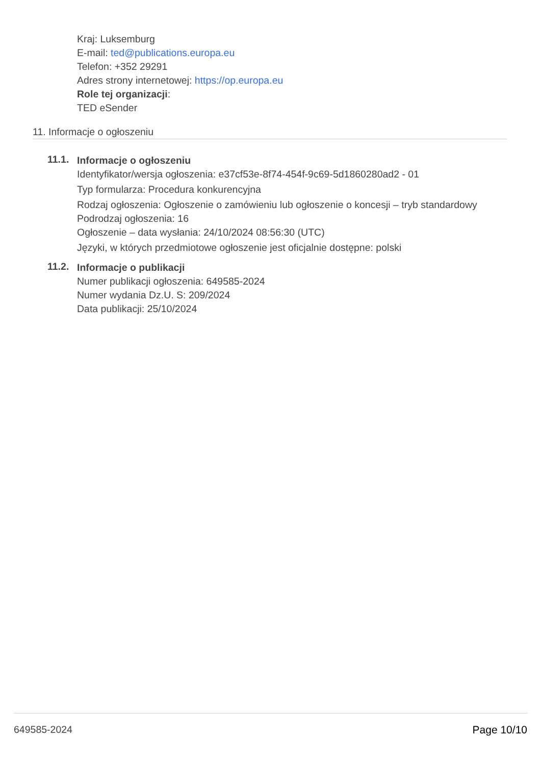Kraj: Luksemburg
E-mail: ted@publications.europa.eu
Telefon: +352 29291
Adres strony internetowej: https://op.europa.eu
Role tej organizacji:
TED eSender
11. Informacje o ogłoszeniu
11.1.
Informacje o ogłoszeniu
Identyfikator/wersja ogłoszenia: e37cf53e-8f74-454f-9c69-5d1860280ad2 - 01
Typ formularza: Procedura konkurencyjna
Rodzaj ogłoszenia: Ogłoszenie o zamówieniu lub ogłoszenie o koncesji – tryb standardowy
Podrodzaj ogłoszenia: 16
Ogłoszenie – data wysłania: 24/10/2024 08:56:30 (UTC)
Języki, w których przedmiotowe ogłoszenie jest oficjalnie dostępne: polski
11.2.
Informacje o publikacji
Numer publikacji ogłoszenia: 649585-2024
Numer wydania Dz.U. S: 209/2024
Data publikacji: 25/10/2024
649585-2024 Page 10/10